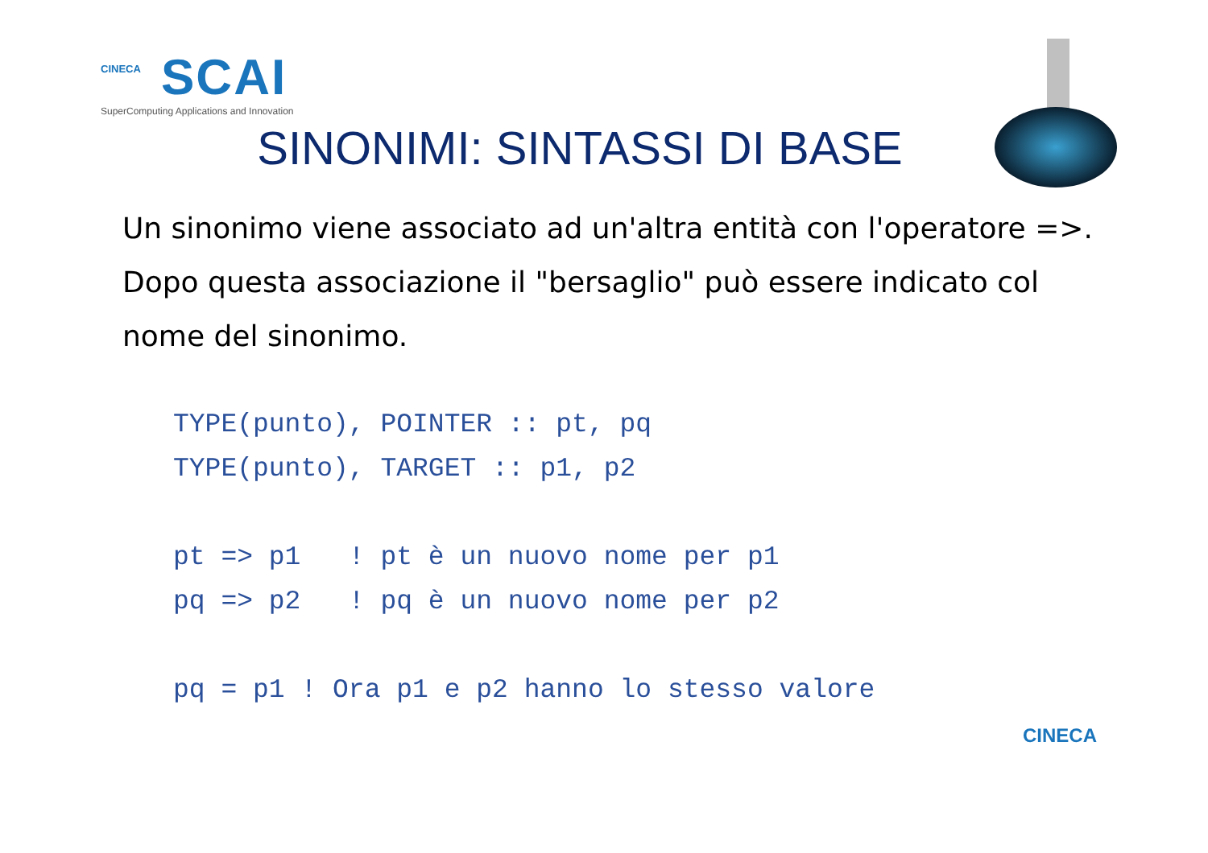CINECA
SCAI
SuperComputing Applications and Innovation
SINONIMI: SINTASSI DI BASE
Un sinonimo viene associato ad un'altra entità con l'operatore =>.
Dopo questa associazione il "bersaglio" può essere indicato col nome del sinonimo.
TYPE(punto), POINTER :: pt, pq
TYPE(punto), TARGET :: p1, p2

pt => p1   ! pt è un nuovo nome per p1
pq => p2   ! pq è un nuovo nome per p2

pq = p1 ! Ora p1 e p2 hanno lo stesso valore
CINECA